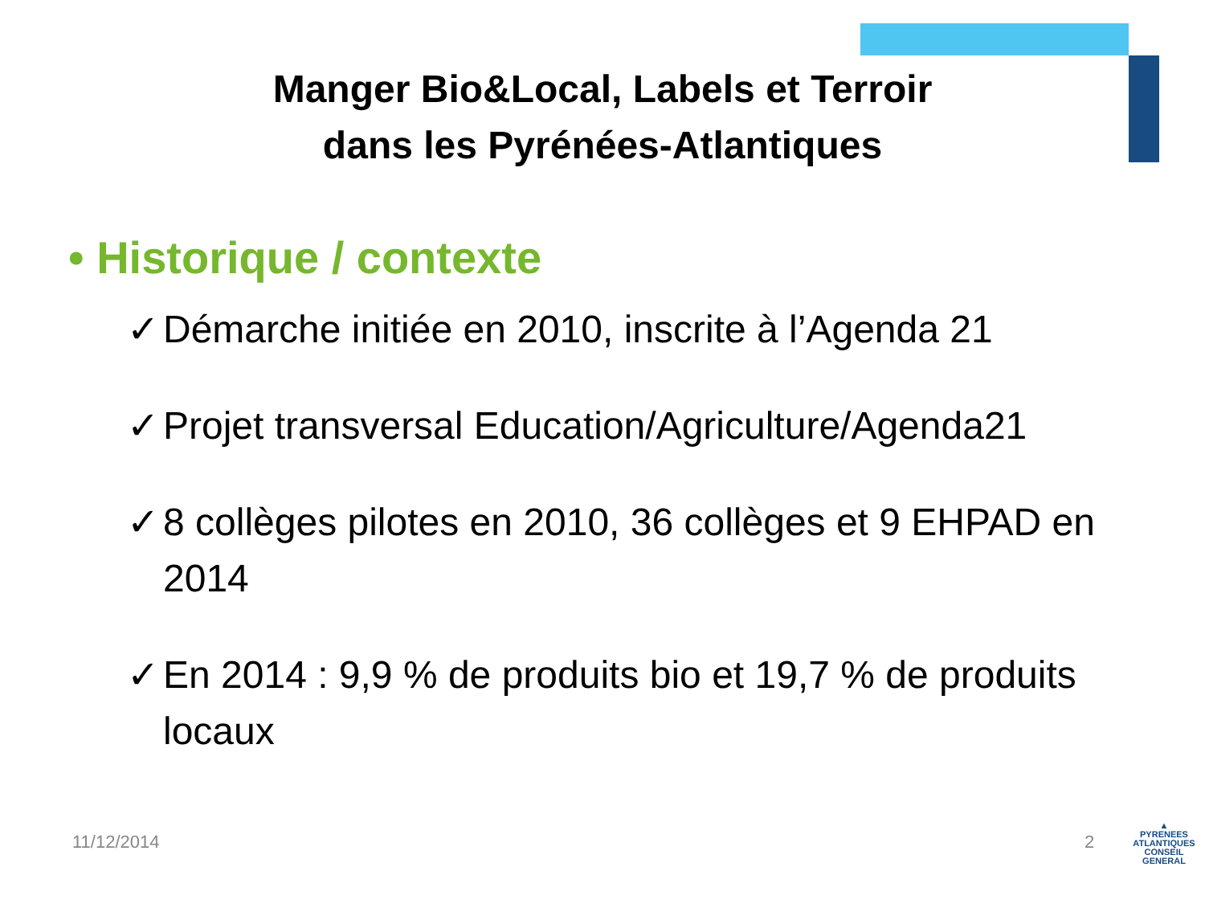Manger Bio&Local, Labels et Terroir
dans les Pyrénées-Atlantiques
• Historique / contexte
✓ Démarche initiée en 2010, inscrite à l’Agenda 21
✓ Projet transversal Education/Agriculture/Agenda21
✓ 8 collèges pilotes en 2010, 36 collèges et 9 EHPAD en 2014
✓ En 2014 : 9,9 % de produits bio et 19,7 % de produits locaux
11/12/2014 2
▲
PYRENEES
ATLANTIQUES
CONSEIL GENERAL